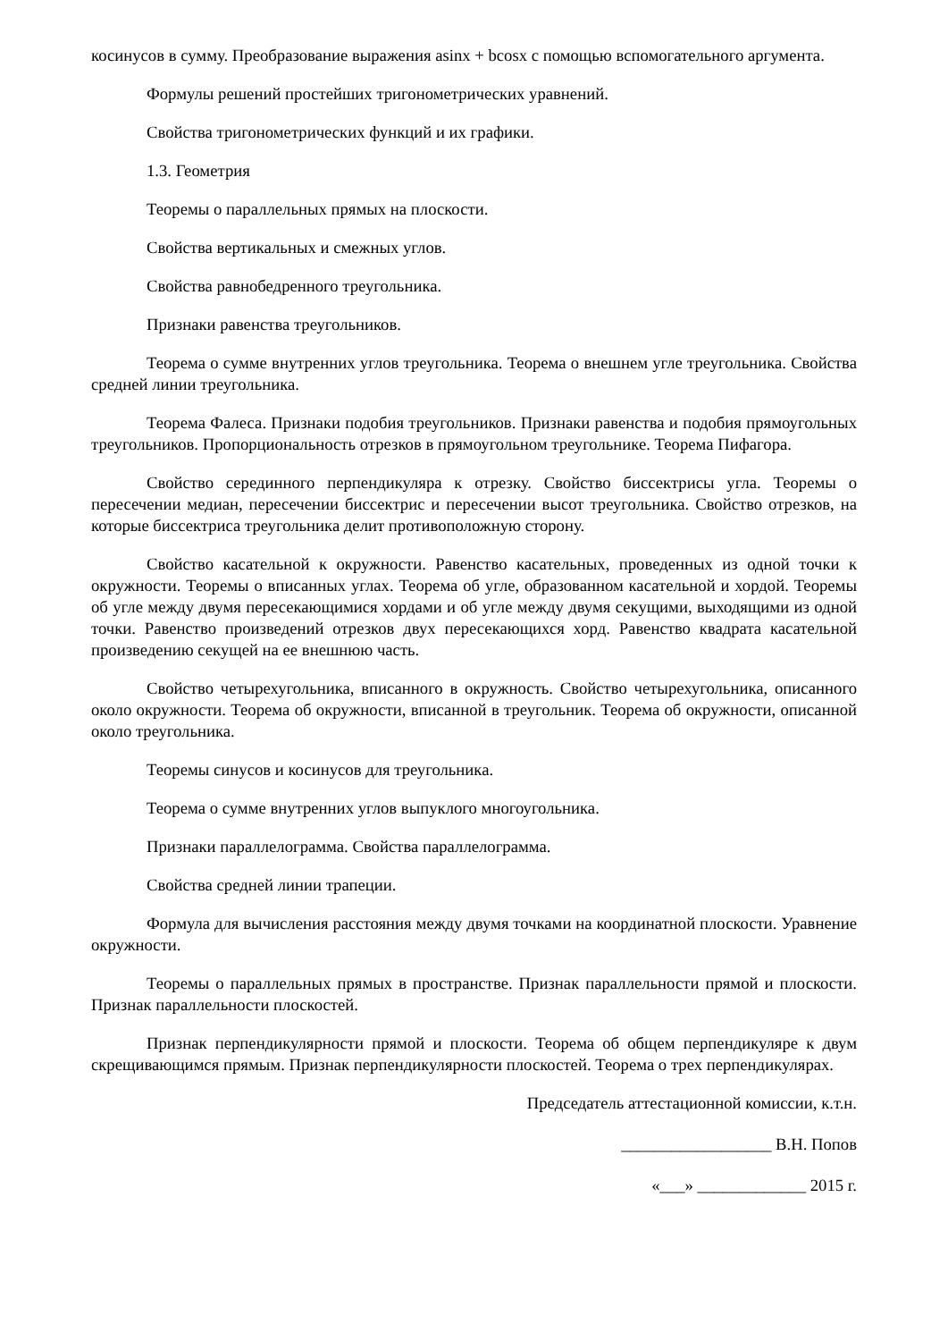косинусов в сумму. Преобразование выражения asinx + bcosx с помощью вспомогательного аргумента.
Формулы решений простейших тригонометрических уравнений.
Свойства тригонометрических функций и их графики.
1.3. Геометрия
Теоремы о параллельных прямых на плоскости.
Свойства вертикальных и смежных углов.
Свойства равнобедренного треугольника.
Признаки равенства треугольников.
Теорема о сумме внутренних углов треугольника. Теорема о внешнем угле треугольника. Свойства средней линии треугольника.
Теорема Фалеса. Признаки подобия треугольников. Признаки равенства и подобия прямоугольных треугольников. Пропорциональность отрезков в прямоугольном треугольнике. Теорема Пифагора.
Свойство серединного перпендикуляра к отрезку. Свойство биссектрисы угла. Теоремы о пересечении медиан, пересечении биссектрис и пересечении высот треугольника. Свойство отрезков, на которые биссектриса треугольника делит противоположную сторону.
Свойство касательной к окружности. Равенство касательных, проведенных из одной точки к окружности. Теоремы о вписанных углах. Теорема об угле, образованном касательной и хордой. Теоремы об угле между двумя пересекающимися хордами и об угле между двумя секущими, выходящими из одной точки. Равенство произведений отрезков двух пересекающихся хорд. Равенство квадрата касательной произведению секущей на ее внешнюю часть.
Свойство четырехугольника, вписанного в окружность. Свойство четырехугольника, описанного около окружности. Теорема об окружности, вписанной в треугольник. Теорема об окружности, описанной около треугольника.
Теоремы синусов и косинусов для треугольника.
Теорема о сумме внутренних углов выпуклого многоугольника.
Признаки параллелограмма. Свойства параллелограмма.
Свойства средней линии трапеции.
Формула для вычисления расстояния между двумя точками на координатной плоскости. Уравнение окружности.
Теоремы о параллельных прямых в пространстве. Признак параллельности прямой и плоскости. Признак параллельности плоскостей.
Признак перпендикулярности прямой и плоскости. Теорема об общем перпендикуляре к двум скрещивающимся прямым. Признак перпендикулярности плоскостей. Теорема о трех перпендикулярах.
Председатель аттестационной комиссии, к.т.н.
__________________ В.Н. Попов
«___» _____________ 2015 г.